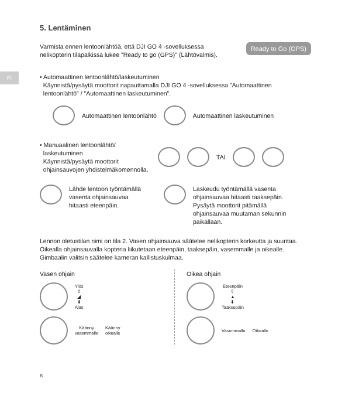FI
5. Lentäminen
Ready to Go (GPS)
Varmista ennen lentoonlähtöä, että DJI GO 4 -sovelluksessa
nelikopterin tilapalkissa lukee "Ready to go (GPS)" (Lähtövalmis).
• Automaattinen lentoonlähtö/laskeutuminen
Käynnistä/pysäytä moottorit napauttamalla DJI GO 4 -sovelluksessa "Automaattinen
lentoonlähtö" / "Automaattinen laskeutuminen".
Automaattinen lentoonlähtö Automaattinen laskeutuminen
• Manuaalinen lentoonlähtö/
laskeutuminen
Käynnistä/pysäytä moottorit
ohjainsauvojen yhdistelmäkomennolla.
TAI
Lähde lentoon työntämällä
vasenta ohjainsauvaa
hitaasti eteenpäin.
Laskeudu työntämällä vasenta
ohjainsauvaa hitaasti taaksepäin.
Pysäytä moottorit pitämällä
ohjainsauvaa muutaman sekunnin
paikallaan.
Lennon oletustilan nimi on tila 2. Vasen ohjainsauva säätelee nelikopterin korkeutta ja suuntaa. Oikealla ohjainsauvalla kopteria liikutetaan eteenpäin, taaksepäin, vasemmalle ja oikealle. Gimbaalin valitsin säätelee kameran kallistuskulmaa.
Vasen ohjain
Ylös
⇧
◢
⬇
Alas
Käänny
vasemmalle
Käänny
oikealle
Oikea ohjain
Eteenpäin
⇧
▲
⬇
Taaksepäin
Vasemmalle Oikealle
8